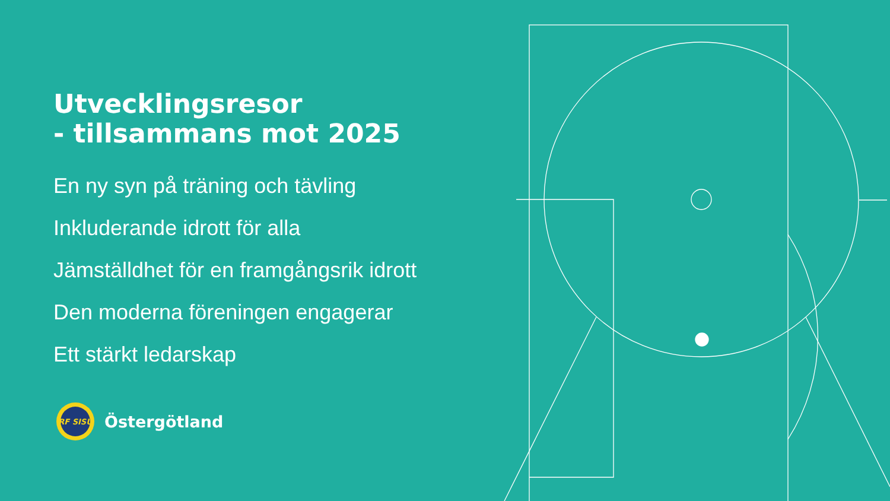Utvecklingsresor
- tillsammans mot 2025
En ny syn på träning och tävling
Inkluderande idrott för alla
Jämställdhet för en framgångsrik idrott
Den moderna föreningen engagerar
Ett stärkt ledarskap
RF SISU
Östergötland